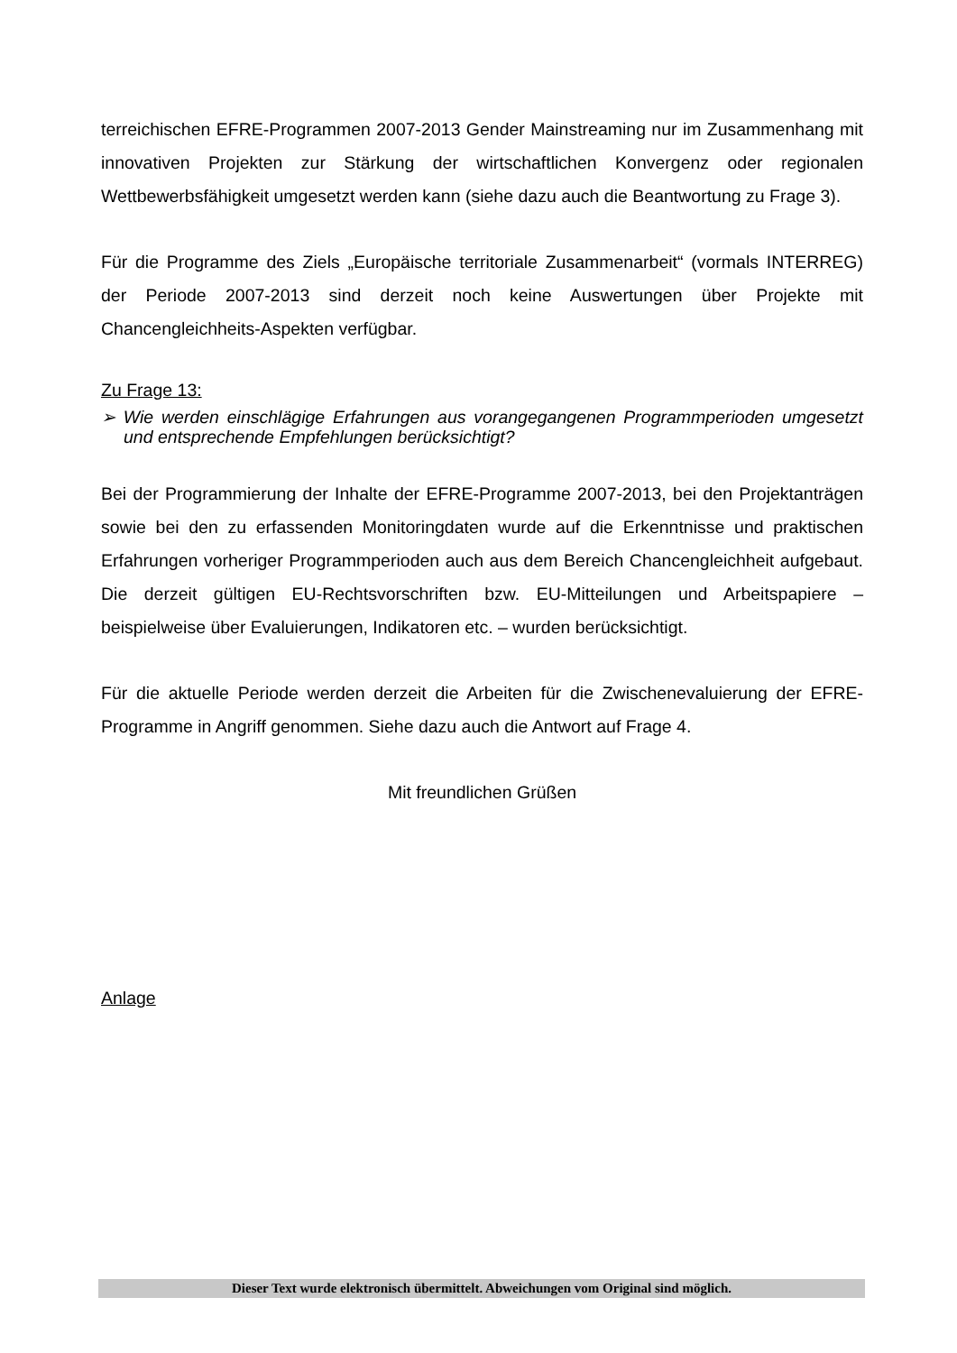terreichischen EFRE-Programmen 2007-2013 Gender Mainstreaming nur im Zusammenhang mit innovativen Projekten zur Stärkung der wirtschaftlichen Konvergenz oder regionalen Wettbewerbsfähigkeit umgesetzt werden kann (siehe dazu auch die Beantwortung zu Frage 3).
Für die Programme des Ziels „Europäische territoriale Zusammenarbeit“ (vormals INTERREG) der Periode 2007-2013 sind derzeit noch keine Auswertungen über Projekte mit Chancengleichheits-Aspekten verfügbar.
Zu Frage 13:
➢ Wie werden einschlägige Erfahrungen aus vorangegangenen Programmperioden umgesetzt und entsprechende Empfehlungen berücksichtigt?
Bei der Programmierung der Inhalte der EFRE-Programme 2007-2013, bei den Projektanträgen sowie bei den zu erfassenden Monitoringdaten wurde auf die Erkenntnisse und praktischen Erfahrungen vorheriger Programmperioden auch aus dem Bereich Chancengleichheit aufgebaut. Die derzeit gültigen EU-Rechtsvorschriften bzw. EU-Mitteilungen und Arbeitspapiere – beispielweise über Evaluierungen, Indikatoren etc. – wurden berücksichtigt.
Für die aktuelle Periode werden derzeit die Arbeiten für die Zwischenevaluierung der EFRE-Programme in Angriff genommen. Siehe dazu auch die Antwort auf Frage 4.
Mit freundlichen Grüßen
Anlage
Dieser Text wurde elektronisch übermittelt. Abweichungen vom Original sind möglich.